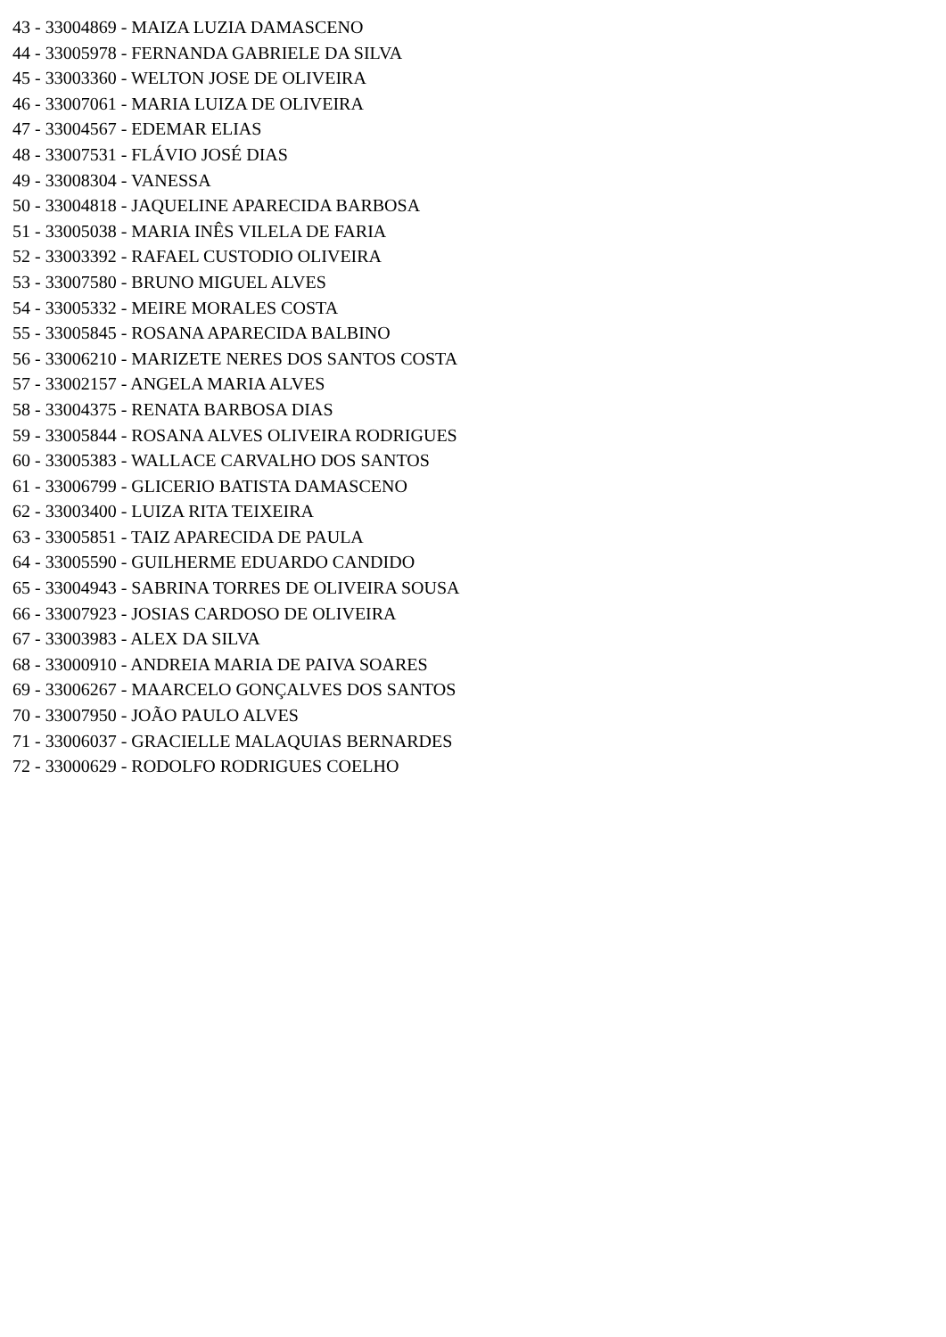43 - 33004869 - MAIZA LUZIA DAMASCENO
44 - 33005978 - FERNANDA GABRIELE DA SILVA
45 - 33003360 - WELTON JOSE DE OLIVEIRA
46 - 33007061 - MARIA LUIZA DE OLIVEIRA
47 - 33004567 - EDEMAR ELIAS
48 - 33007531 - FLÁVIO JOSÉ DIAS
49 - 33008304 - VANESSA
50 - 33004818 - JAQUELINE APARECIDA BARBOSA
51 - 33005038 - MARIA INÊS VILELA DE FARIA
52 - 33003392 - RAFAEL CUSTODIO OLIVEIRA
53 - 33007580 - BRUNO MIGUEL ALVES
54 - 33005332 - MEIRE MORALES COSTA
55 - 33005845 - ROSANA APARECIDA BALBINO
56 - 33006210 - MARIZETE NERES DOS SANTOS COSTA
57 - 33002157 - ANGELA MARIA ALVES
58 - 33004375 - RENATA BARBOSA DIAS
59 - 33005844 - ROSANA ALVES OLIVEIRA RODRIGUES
60 - 33005383 - WALLACE CARVALHO DOS SANTOS
61 - 33006799 - GLICERIO BATISTA DAMASCENO
62 - 33003400 - LUIZA RITA TEIXEIRA
63 - 33005851 - TAIZ APARECIDA DE PAULA
64 - 33005590 - GUILHERME EDUARDO CANDIDO
65 - 33004943 - SABRINA TORRES DE OLIVEIRA SOUSA
66 - 33007923 - JOSIAS CARDOSO DE OLIVEIRA
67 - 33003983 - ALEX DA SILVA
68 - 33000910 - ANDREIA MARIA DE PAIVA SOARES
69 - 33006267 - MAARCELO GONÇALVES DOS SANTOS
70 - 33007950 - JOÃO PAULO ALVES
71 - 33006037 - GRACIELLE MALAQUIAS BERNARDES
72 - 33000629 - RODOLFO RODRIGUES COELHO